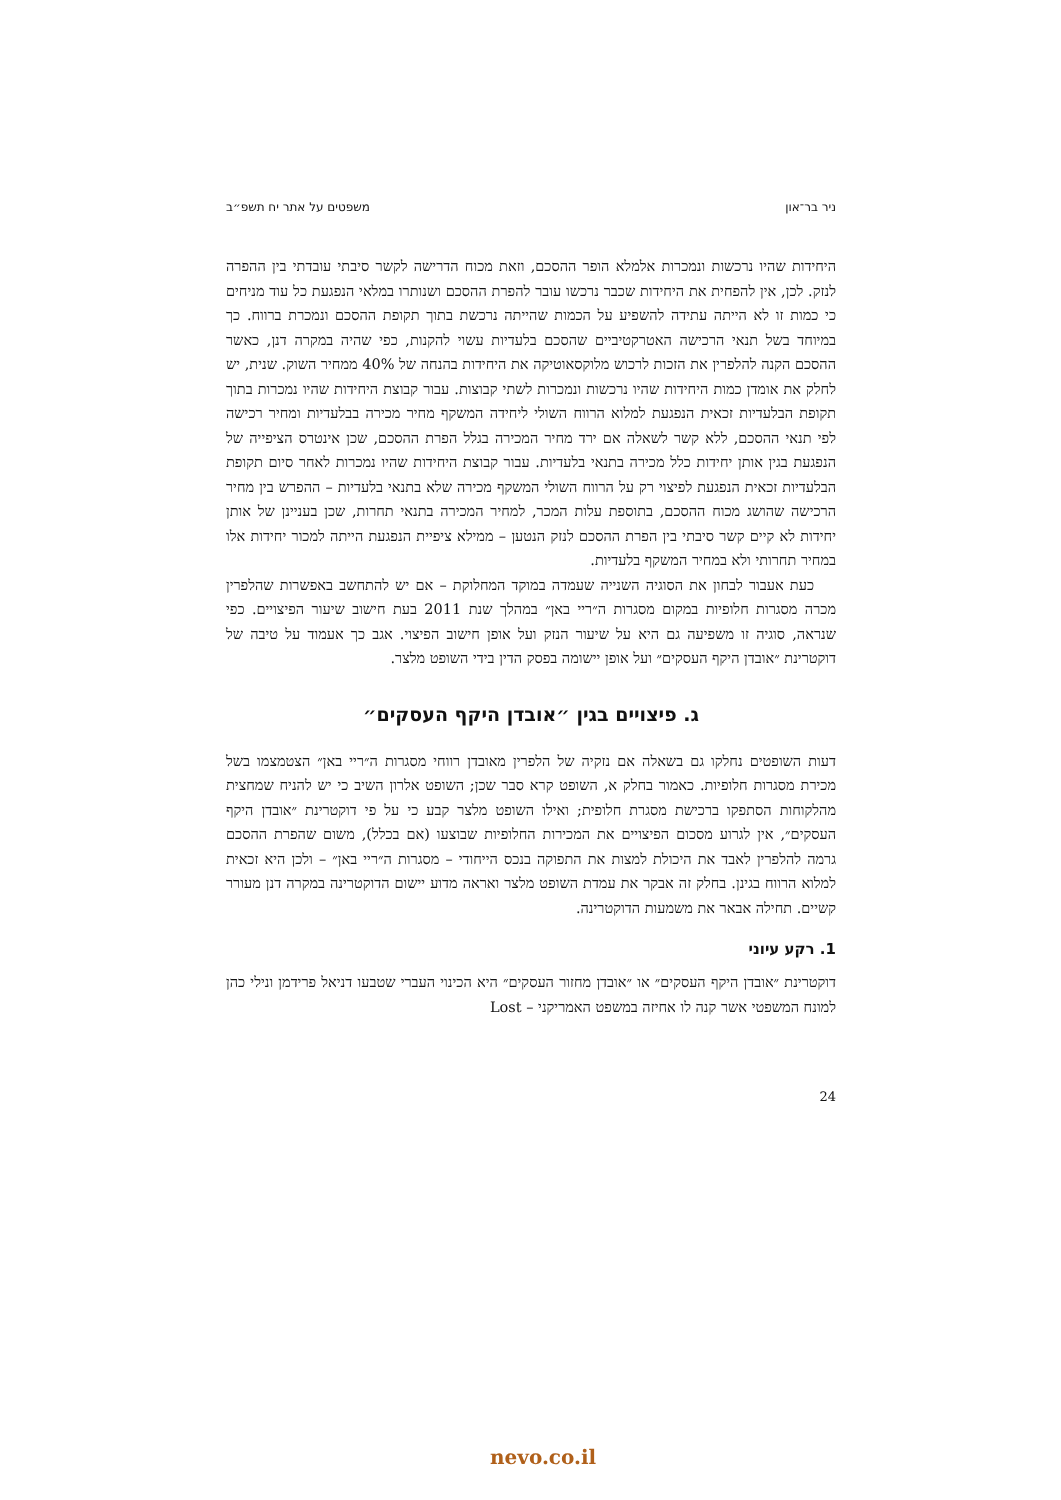ניר בר־און משפטים על אתר יח תשפ״ב
היחידות שהיו נרכשות ונמכרות אלמלא הופר ההסכם, וזאת מכוח הדרישה לקשר סיבתי עובדתי בין ההפרה לנזק. לכן, אין להפחית את היחידות שכבר נרכשו עובר להפרת ההסכם ושנותרו במלאי הנפגעת כל עוד מניחים כי כמות זו לא הייתה עתידה להשפיע על הכמות שהייתה נרכשת בתוך תקופת ההסכם ונמכרת ברווח. כך במיוחד בשל תנאי הרכישה האטרקטיביים שהסכם בלעדיות עשוי להקנות, כפי שהיה במקרה דנן, כאשר ההסכם הקנה להלפרין את הזכות לרכוש מלוקסאוטיקה את היחידות בהנחה של 40% ממחיר השוק. שנית, יש לחלק את אומדן כמות היחידות שהיו נרכשות ונמכרות לשתי קבוצות. עבור קבוצת היחידות שהיו נמכרות בתוך תקופת הבלעדיות זכאית הנפגעת למלוא הרווח השולי ליחידה המשקף מחיר מכירה בבלעדיות ומחיר רכישה לפי תנאי ההסכם, ללא קשר לשאלה אם ירד מחיר המכירה בגלל הפרת ההסכם, שכן אינטרס הציפייה של הנפגעת בגין אותן יחידות כלל מכירה בתנאי בלעדיות. עבור קבוצת היחידות שהיו נמכרות לאחר סיום תקופת הבלעדיות זכאית הנפגעת לפיצוי רק על הרווח השולי המשקף מכירה שלא בתנאי בלעדיות – ההפרש בין מחיר הרכישה שהושג מכוח ההסכם, בתוספת עלות המכר, למחיר המכירה בתנאי תחרות, שכן בעניינן של אותן יחידות לא קיים קשר סיבתי בין הפרת ההסכם לנזק הנטען – ממילא ציפיית הנפגעת הייתה למכור יחידות אלו במחיר תחרותי ולא במחיר המשקף בלעדיות.
כעת אעבור לבחון את הסוגיה השנייה שעמדה במוקד המחלוקת – אם יש להתחשב באפשרות שהלפרין מכרה מסגרות חלופיות במקום מסגרות ה״ריי באן״ במהלך שנת 2011 בעת חישוב שיעור הפיצויים. כפי שנראה, סוגיה זו משפיעה גם היא על שיעור הנזק ועל אופן חישוב הפיצוי. אגב כך אעמוד על טיבה של דוקטרינת ״אובדן היקף העסקים״ ועל אופן יישומה בפסק הדין בידי השופט מלצר.
ג. פיצויים בגין ״אובדן היקף העסקים״
דעות השופטים נחלקו גם בשאלה אם נזקיה של הלפרין מאובדן רווחי מסגרות ה״ריי באן״ הצטמצמו בשל מכירת מסגרות חלופיות. כאמור בחלק א, השופט קרא סבר שכן; השופט אלרון השיב כי יש להניח שמחצית מהלקוחות הסתפקו ברכישת מסגרת חלופית; ואילו השופט מלצר קבע כי על פי דוקטרינת ״אובדן היקף העסקים״, אין לגרוע מסכום הפיצויים את המכירות החלופיות שבוצעו (אם בכלל), משום שהפרת ההסכם גרמה להלפרין לאבד את היכולת למצות את התפוקה בנכס הייחודי – מסגרות ה״ריי באן״ – ולכן היא זכאית למלוא הרווח בגינן. בחלק זה אבקר את עמדת השופט מלצר ואראה מדוע יישום הדוקטרינה במקרה דנן מעורר קשיים. תחילה אבאר את משמעות הדוקטרינה.
1. רקע עיוני
דוקטרינת ״אובדן היקף העסקים״ או ״אובדן מחזור העסקים״ היא הכינוי העברי שטבעו דניאל פרידמן ונילי כהן למונח המשפטי אשר קנה לו אחיזה במשפט האמריקני – Lost
24
nevo.co.il